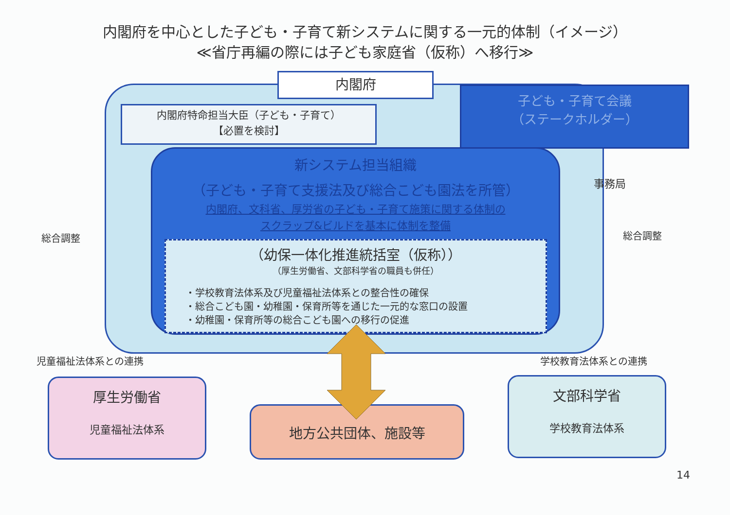内閣府を中心とした子ども・子育て新システムに関する一元的体制（イメージ）
≪省庁再編の際には子ども家庭省（仮称）へ移行≫
内閣府
内閣府特命担当大臣（子ども・子育て）
【必置を検討】
子ども・子育て会議
（ステークホルダー）
事務局
新システム担当組織
（子ども・子育て支援法及び総合こども園法を所管）
内閣府、文科省、厚労省の子ども・子育て施策に関する体制の
スクラップ&ビルドを基本に体制を整備
（幼保一体化推進統括室（仮称））
（厚生労働省、文部科学省の職員も併任）
・学校教育法体系及び児童福祉法体系との整合性の確保
・総合こども園・幼稚園・保育所等を通じた一元的な窓口の設置
・幼稚園・保育所等の総合こども園への移行の促進
総合調整 総合調整
児童福祉法体系との連携 学校教育法体系との連携
厚生労働省
児童福祉法体系
地方公共団体、施設等
文部科学省
学校教育法体系
14